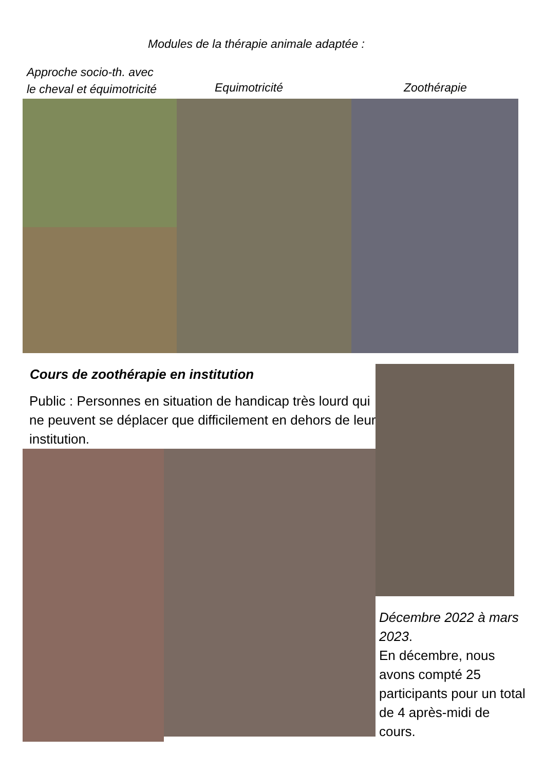Modules de la thérapie animale adaptée :
Approche socio-th. avec
le cheval et équimotricité
Equimotricité Zoothérapie
Cours de zoothérapie en institution
Public : Personnes en situation de handicap très lourd qui ne peuvent se déplacer que difficilement en dehors de leur institution.
Décembre 2022 à mars 2023.
En décembre, nous avons compté 25 participants pour un total de 4 après-midi de cours.